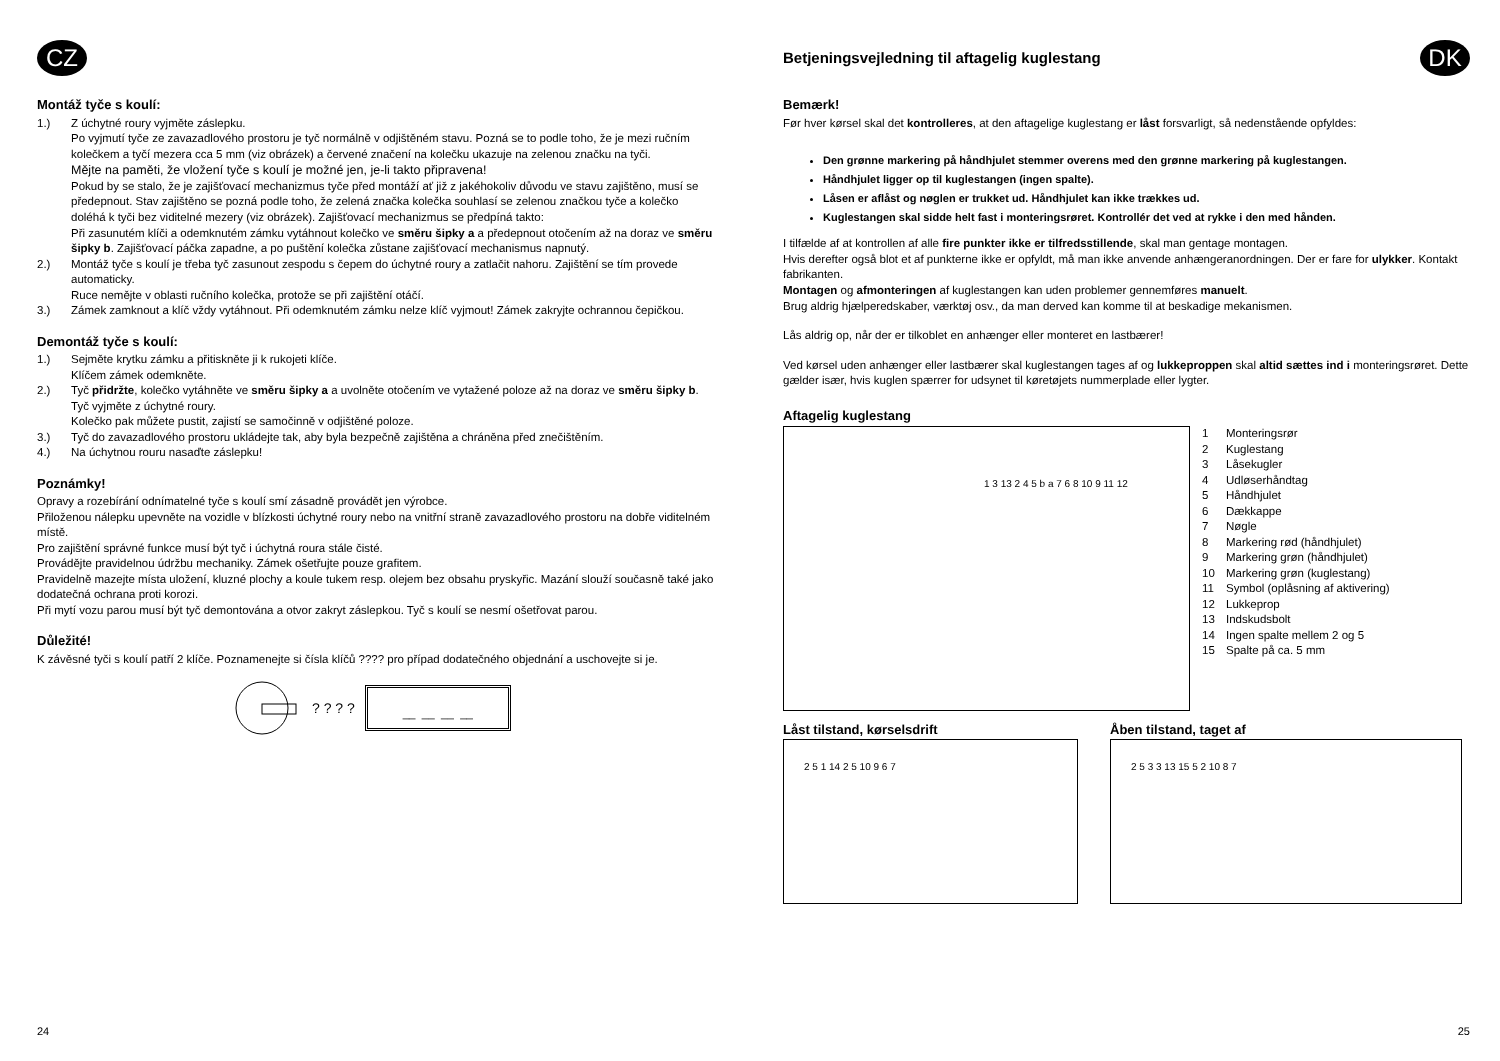CZ
Montáž tyče s koulí:
1.) Z úchytné roury vyjměte záslepku.
Po vyjmutí tyče ze zavazadlového prostoru je tyč normálně v odjištěném stavu. Pozná se to podle toho, že je mezi ručním kolečkem a tyčí mezera cca 5 mm (viz obrázek) a červené značení na kolečku ukazuje na zelenou značku na tyči.
Mějte na paměti, že vložení tyče s koulí je možné jen, je-li takto připravena!
Pokud by se stalo, že je zajišťovací mechanizmus tyče před montáží ať již z jakéhokoliv důvodu ve stavu zajištěno, musí se předepnout. Stav zajištěno se pozná podle toho, že zelená značka kolečka souhlasí se zelenou značkou tyče a kolečko doléhá k tyči bez viditelné mezery (viz obrázek). Zajišťovací mechanizmus se předpíná takto:
Při zasunutém klíči a odemknutém zámku vytáhnout kolečko ve směru šipky a a předepnout otočením až na doraz ve směru šipky b. Zajišťovací páčka zapadne, a po puštění kolečka zůstane zajišťovací mechanismus napnutý.
2.) Montáž tyče s koulí je třeba tyč zasunout zespodu s čepem do úchytné roury a zatlačit nahoru. Zajištění se tím provede automaticky.
Ruce nemějte v oblasti ručního kolečka, protože se při zajištění otáčí.
3.) Zámek zamknout a klíč vždy vytáhnout. Při odemknutém zámku nelze klíč vyjmout! Zámek zakryjte ochrannou čepičkou.
Demontáž tyče s koulí:
1.) Sejměte krytku zámku a přitiskněte ji k rukojeti klíče.
Klíčem zámek odemkněte.
2.) Tyč přidržte, kolečko vytáhněte ve směru šipky a a uvolněte otočením ve vytažené poloze až na doraz ve směru šipky b.
Tyč vyjměte z úchytné roury.
Kolečko pak můžete pustit, zajistí se samočinně v odjištěné poloze.
3.) Tyč do zavazadlového prostoru ukládejte tak, aby byla bezpečně zajištěna a chráněna před znečištěním.
4.) Na úchytnou rouru nasaďte záslepku!
Poznámky!
Opravy a rozebírání odnímatelné tyče s koulí smí zásadně provádět jen výrobce.
Přiloženou nálepku upevněte na vozidle v blízkosti úchytné roury nebo na vnitřní straně zavazadlového prostoru na dobře viditelném místě.
Pro zajištění správné funkce musí být tyč i úchytná roura stále čisté.
Provádějte pravidelnou údržbu mechaniky. Zámek ošetřujte pouze grafitem.
Pravidelně mazejte místa uložení, kluzné plochy a koule tukem resp. olejem bez obsahu pryskyřic. Mazání slouží současně také jako dodatečná ochrana proti korozi.
Při mytí vozu parou musí být tyč demontována a otvor zakryt záslepkou. Tyč s koulí se nesmí ošetřovat parou.
Důležité!
K závěsné tyči s koulí patří 2 klíče. Poznamenejte si čísla klíčů ???? pro případ dodatečného objednání a uschovejte si je.
? ? ? ?
__ __ __ __
24
Betjeningsvejledning til aftagelig kuglestang
DK
Bemærk!
Før hver kørsel skal det kontrolleres, at den aftagelige kuglestang er låst forsvarligt, så nedenstående opfyldes:
Den grønne markering på håndhjulet stemmer overens med den grønne markering på kuglestangen.
Håndhjulet ligger op til kuglestangen (ingen spalte).
Låsen er aflåst og nøglen er trukket ud. Håndhjulet kan ikke trækkes ud.
Kuglestangen skal sidde helt fast i monteringsrøret. Kontrollér det ved at rykke i den med hånden.
I tilfælde af at kontrollen af alle fire punkter ikke er tilfredsstillende, skal man gentage montagen.
Hvis derefter også blot et af punkterne ikke er opfyldt, må man ikke anvende anhængeranordningen. Der er fare for ulykker. Kontakt fabrikanten.
Montagen og afmonteringen af kuglestangen kan uden problemer gennemføres manuelt.
Brug aldrig hjælperedskaber, værktøj osv., da man derved kan komme til at beskadige mekanismen.
Lås aldrig op, når der er tilkoblet en anhænger eller monteret en lastbærer!
Ved kørsel uden anhænger eller lastbærer skal kuglestangen tages af og lukkeproppen skal altid sættes ind i monteringsrøret. Dette gælder især, hvis kuglen spærrer for udsynet til køretøjets nummerplade eller lygter.
Aftagelig kuglestang
1 3 13 2 4 5 b a 7 6 8 10 9 11 12
1 Monteringsrør
2 Kuglestang
3 Låsekugler
4 Udløserhåndtag
5 Håndhjulet
6 Dækkappe
7 Nøgle
8 Markering rød (håndhjulet)
9 Markering grøn (håndhjulet)
10 Markering grøn (kuglestang)
11 Symbol (oplåsning af aktivering)
12 Lukkeprop
13 Indskudsbolt
14 Ingen spalte mellem 2 og 5
15 Spalte på ca. 5 mm
Låst tilstand, kørselsdrift
2 5 1 14 2 5 10 9 6 7
Åben tilstand, taget af
2 5 3 3 13 15 5 2 10 8 7
25